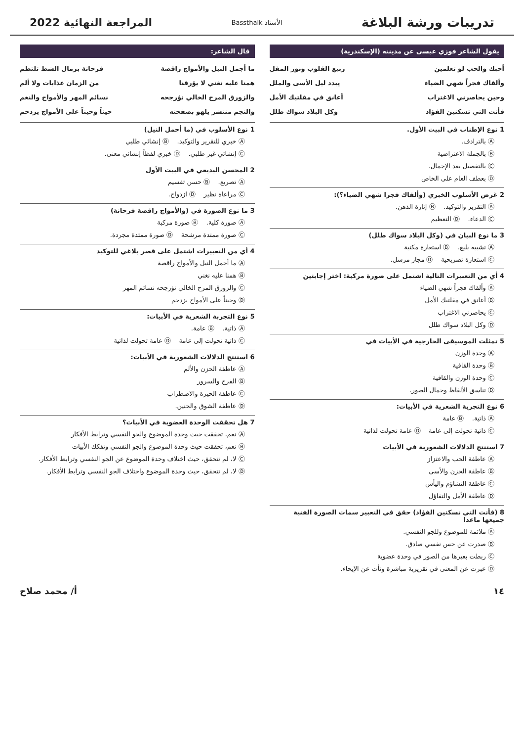تدريبات ورشة البلاغة
الأستاذ Bassthalk
المراجعة النهائية 2022
يقول الشاعر فوزي عيسى عن مدينته (الإسكندرية)
أحبك والحب لو تعلمين ربيع القلوب ونور المقل
وألقاك فجراً شهي الضياء يبدد ليل الأسى والملل
وحين يحاصرني الاغتراب أعانق في مقلتيك الأمل
فأنت التي تسكنين الفؤاد وكل البلاد سواك طلل
1 نوع الإطناب في البيت الأول.
Ⓐ بالترادف.
Ⓑ بالجملة الاعتراضية
Ⓒ بالتفصيل بعد الإجمال.
Ⓓ بعطف العام على الخاص
2 غرض الأسلوب الخبري (وألقاك فجرا شهي الضياء؟):
Ⓐ التقرير والتوكيد. Ⓑ إثارة الذهن.
Ⓒ الدعاء. Ⓓ التعظيم
3 ما نوع البيان في (وكل البلاد سواك طلل)
Ⓐ تشبيه بليغ. Ⓑ استعارة مكنية
Ⓒ استعارة تصريحية Ⓓ مجاز مرسل.
4 أي من التعبيرات التالية اشتمل على صورة مركبة: اختر إجابتين
Ⓐ وألقاك فجراً شهي الضياء
Ⓑ أعانق في مقلتيك الأمل
Ⓒ يحاصرني الاغتراب
Ⓓ وكل البلاد سواك طلل
5 تمثلت الموسيقى الخارجية في الأبيات في
Ⓐ وحدة الوزن
Ⓑ وحدة القافية
Ⓒ وحدة الوزن والقافية
Ⓓ تناسق الألفاظ وجمال الصور.
6 نوع التجربة الشعرية في الأبيات:
Ⓐ ذاتية. Ⓑ عامة
Ⓒ ذاتية تحولت إلى عامة Ⓓ عامة تحولت لذاتية
7 استنتج الدلالات الشعورية في الأبيات
Ⓐ عاطفة الحب والاعتزاز
Ⓑ عاطفة الحزن والأسى
Ⓒ عاطفة التشاؤم واليأس
Ⓓ عاطفة الأمل والتفاؤل
8 (فأنت التي تسكنين الفؤاد) حقق في التعبير سمات الصورة الفنية جميعها ماعدا
Ⓐ ملائمة للموضوع وللجو النفسي.
Ⓑ صدرت عن حس نفسي صادق.
Ⓒ ربطت بغيرها من الصور في وحدة عضوية
Ⓓ عبرت عن المعنى في تقريرية مباشرة ونأت عن الإيحاء.
قال الشاعر:
ما أجمل النيل والأمواج راقصة فرحانة برمال الشط تلتطم
همنا عليه نغني لا يؤرقنا من الزمان عذابات ولا ألم
والزورق المرح الخالي نؤرجحه نسائم المهر والأمواج والنغم
والنجم منتشر يلهو بصفحته حيناً وحيناً على الأمواج يزدحم
1 نوع الأسلوب في (ما أجمل النيل)
Ⓐ خبري للتقرير والتوكيد. Ⓑ إنشائي طلبي
Ⓒ إنشائي غير طلبي. Ⓓ خبري لفظاً إنشائي معنى.
2 المحسن البديعي في البيت الأول
Ⓐ تصريع. Ⓑ حسن تقسيم
Ⓒ مراعاة نظير Ⓓ ازدواج.
3 ما نوع الصورة في (والأمواج راقصة فرحانة)
Ⓐ صورة كلية. Ⓑ صورة مركبة
Ⓒ صورة ممتدة مرشحة Ⓓ صورة ممتدة مجردة.
4 أي من التعبيرات اشتمل على قصر بلاغي للتوكيد
Ⓐ ما أجمل النيل والأمواج راقصة
Ⓑ همنا عليه نغني
Ⓒ والزورق المرح الخالي نؤرجحه نسائم المهر
Ⓓ وحيناً على الأمواج يزدحم
5 نوع التجربة الشعرية في الأبيات:
Ⓐ ذاتية. Ⓑ عامة.
Ⓒ ذاتية تحولت إلى عامة Ⓓ عامة تحولت لذاتية
6 استنتج الدلالات الشعورية في الأبيات:
Ⓐ عاطفة الحزن والألم
Ⓑ الفرح والسرور
Ⓒ عاطفة الحيرة والاضطراب
Ⓓ عاطفة الشوق والحنين.
7 هل تحققت الوحدة العضوية في الأبيات؟
Ⓐ نعم، تحققت حيث وحدة الموضوع والجو النفسي وترابط الأفكار
Ⓑ نعم، تحققت حيث وحدة الموضوع والجو النفسي وتفكك الأبيات
Ⓒ لا، لم تتحقق، حيث اختلاف وحدة الموضوع عن الجو النفسي وترابط الأفكار.
Ⓓ لا، لم تتحقق، حيث وحدة الموضوع واختلاف الجو النفسي وترابط الأفكار.
١٤ أ/ محمد صلاح